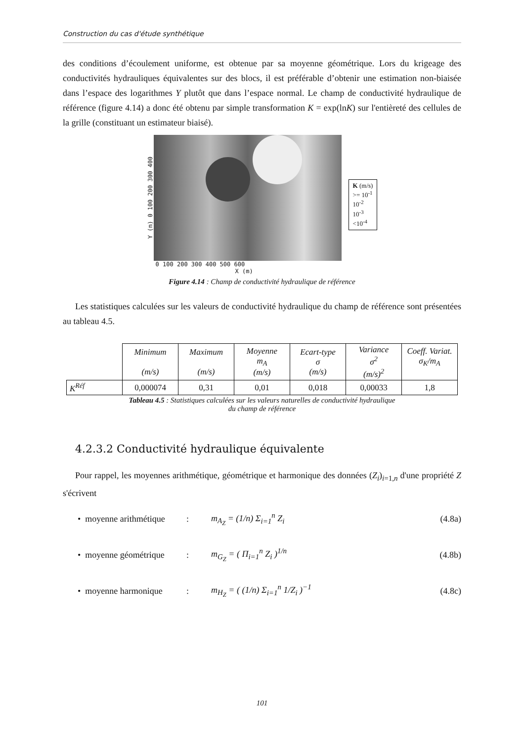Construction du cas d'étude synthétique
des conditions d’écoulement uniforme, est obtenue par sa moyenne géométrique. Lors du krigeage des conductivités hydrauliques équivalentes sur des blocs, il est préférable d’obtenir une estimation non-biaisée dans l’espace des logarithmes Y plutôt que dans l’espace normal. Le champ de conductivité hydraulique de référence (figure 4.14) a donc été obtenu par simple transformation K = exp(lnK) sur l'entièreté des cellules de la grille (constituant un estimateur biaisé).
Y (m) 0 100 200 300 400
0 100 200 300 400 500 600
X (m)
K (m/s)
>= 10<sup>-1</sup>
10<sup>-2</sup>
10<sup>-3</sup>
<10<sup>-4</sup>
Figure 4.14 : Champ de conductivité hydraulique de référence
Les statistiques calculées sur les valeurs de conductivité hydraulique du champ de référence sont présentées au tableau 4.5.
| | Minimum (m/s) | Maximum (m/s) | Moyenne m<sub>A</sub> (m/s) | Ecart-type σ (m/s) | Variance σ<sup>2</sup> (m/s)<sup>2</sup> | Coeff. Variat. σ<sub>K</sub>/m<sub>A</sub> |
| --- | --- | --- | --- | --- | --- | --- |
| K<sup>Réf</sup> | 0,000074 | 0,31 | 0,01 | 0,018 | 0,00033 | 1,8 |
Tableau 4.5 : Statistiques calculées sur les valeurs naturelles de conductivité hydraulique
du champ de référence
4.2.3.2 Conductivité hydraulique équivalente
Pour rappel, les moyennes arithmétique, géométrique et harmonique des données (Z<sub>i</sub>)<sub>i=1,n</sub> d'une propriété Z s'écrivent
• moyenne arithmétique: m<sub>A<sub>Z</sub></sub> = (1/n) Σ<sub>i=1</sub><sup>n</sup> Z<sub>i</sub> (4.8a)
• moyenne géométrique: m<sub>G<sub>Z</sub></sub> = ( Π<sub>i=1</sub><sup>n</sup> Z<sub>i</sub> )<sup>1/n</sup> (4.8b)
• moyenne harmonique: m<sub>H<sub>Z</sub></sub> = ( (1/n) Σ<sub>i=1</sub><sup>n</sup> 1/Z<sub>i</sub> )<sup>−1</sup> (4.8c)
101